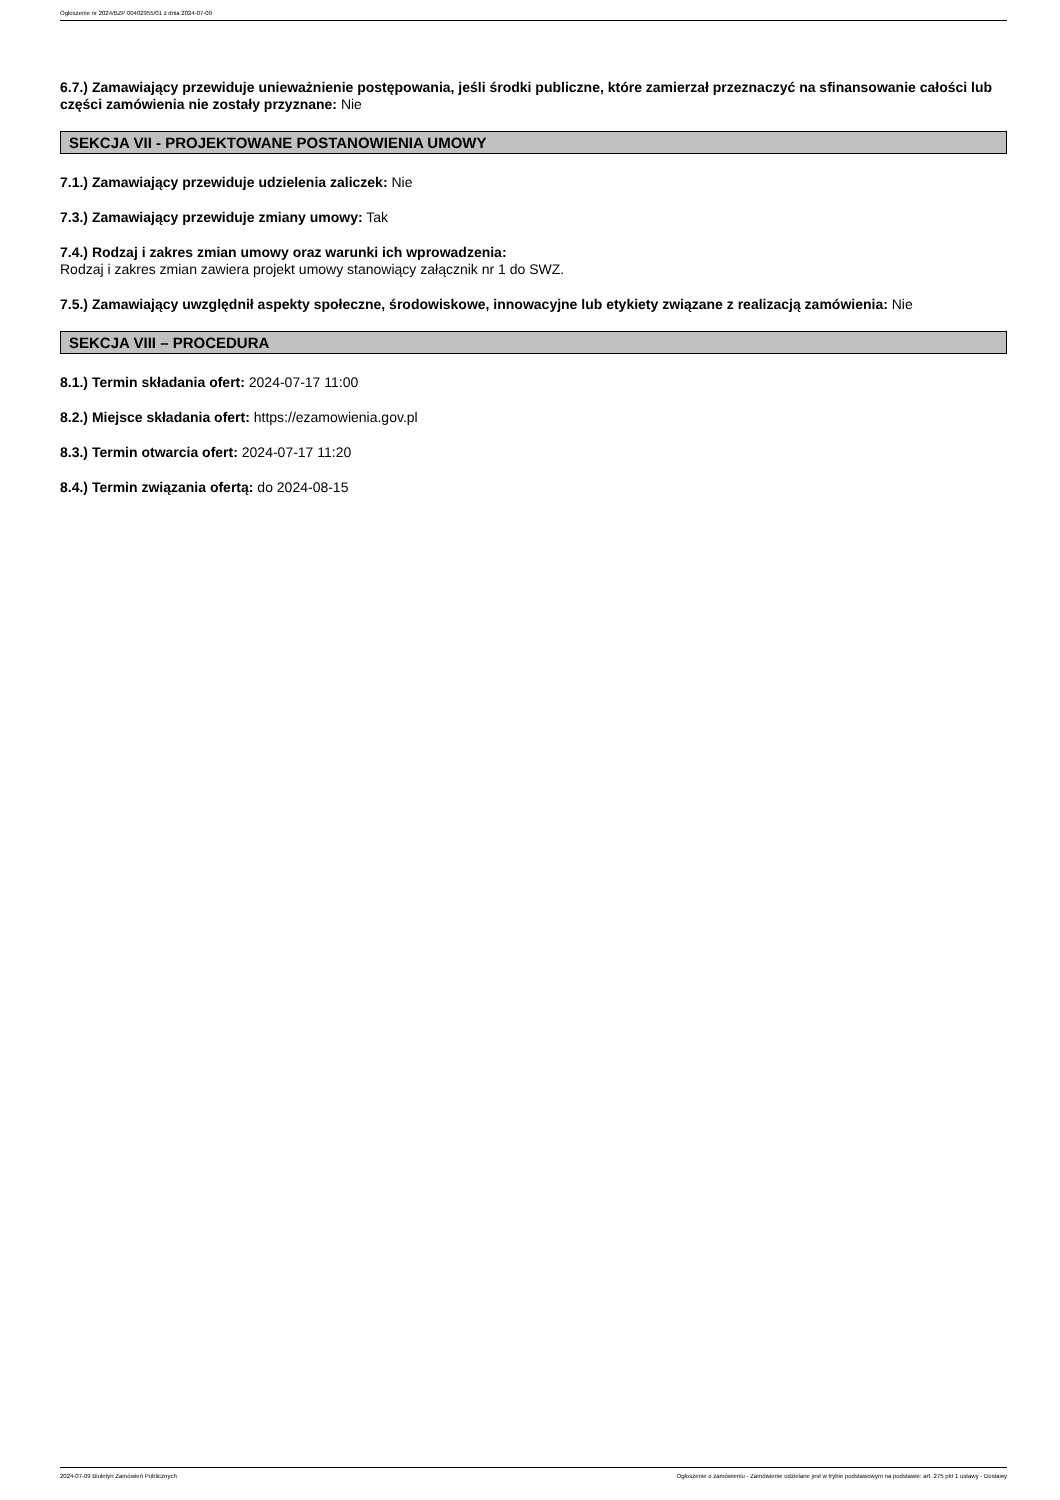Ogłoszenie nr 2024/BZP 00402955/01 z dnia 2024-07-09
6.7.) Zamawiający przewiduje unieważnienie postępowania, jeśli środki publiczne, które zamierzał przeznaczyć na sfinansowanie całości lub części zamówienia nie zostały przyznane: Nie
SEKCJA VII - PROJEKTOWANE POSTANOWIENIA UMOWY
7.1.) Zamawiający przewiduje udzielenia zaliczek: Nie
7.3.) Zamawiający przewiduje zmiany umowy: Tak
7.4.) Rodzaj i zakres zmian umowy oraz warunki ich wprowadzenia:
Rodzaj i zakres zmian zawiera projekt umowy stanowiący załącznik nr 1 do SWZ.
7.5.) Zamawiający uwzględnił aspekty społeczne, środowiskowe, innowacyjne lub etykiety związane z realizacją zamówienia: Nie
SEKCJA VIII – PROCEDURA
8.1.) Termin składania ofert: 2024-07-17 11:00
8.2.) Miejsce składania ofert: https://ezamowienia.gov.pl
8.3.) Termin otwarcia ofert: 2024-07-17 11:20
8.4.) Termin związania ofertą: do 2024-08-15
2024-07-09 Biuletyn Zamówień Publicznych Ogłoszenie o zamówieniu - Zamówienie udzielane jest w trybie podstawowym na podstawie: art. 275 pkt 1 ustawy - Dostawy